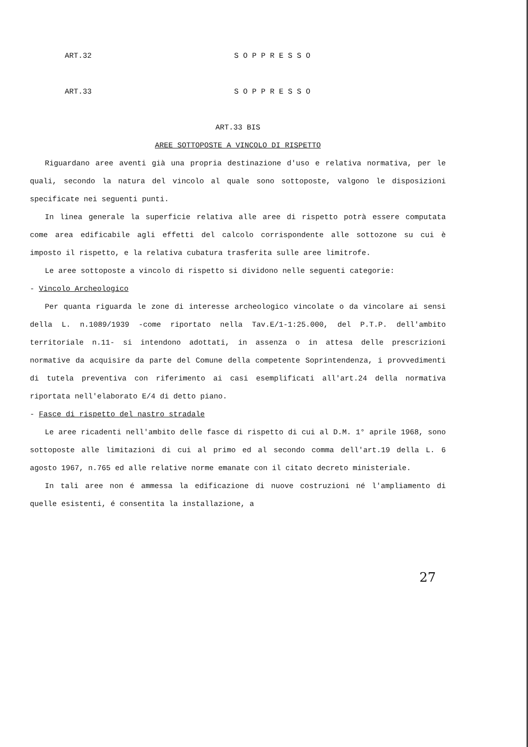ART.32 S O P P R E S S O
ART.33 S O P P R E S S O
ART.33 BIS
AREE SOTTOPOSTE A VINCOLO DI RISPETTO
Riguardano aree aventi già una propria destinazione d'uso e relativa normativa, per le quali, secondo la natura del vincolo al quale sono sottoposte, valgono le disposizioni specificate nei seguenti punti.
In linea generale la superficie relativa alle aree di rispetto potrà essere computata come area edificabile agli effetti del calcolo corrispondente alle sottozone su cui è imposto il rispetto, e la relativa cubatura trasferita sulle aree limitrofe.
Le aree sottoposte a vincolo di rispetto si dividono nelle seguenti categorie:
- Vincolo Archeologico
Per quanta riguarda le zone di interesse archeologico vincolate o da vincolare ai sensi della L. n.1089/1939 -come riportato nella Tav.E/1-1:25.000, del P.T.P. dell'ambito territoriale n.11- si intendono adottati, in assenza o in attesa delle prescrizioni normative da acquisire da parte del Comune della competente Soprintendenza, i provvedimenti di tutela preventiva con riferimento ai casi esemplificati all'art.24 della normativa riportata nell'elaborato E/4 di detto piano.
- Fasce di rispetto del nastro stradale
Le aree ricadenti nell'ambito delle fasce di rispetto di cui al D.M. 1° aprile 1968, sono sottoposte alle limitazioni di cui al primo ed al secondo comma dell'art.19 della L. 6 agosto 1967, n.765 ed alle relative norme emanate con il citato decreto ministeriale.
In tali aree non é ammessa la edificazione di nuove costruzioni né l'ampliamento di quelle esistenti, é consentita la installazione, a
27